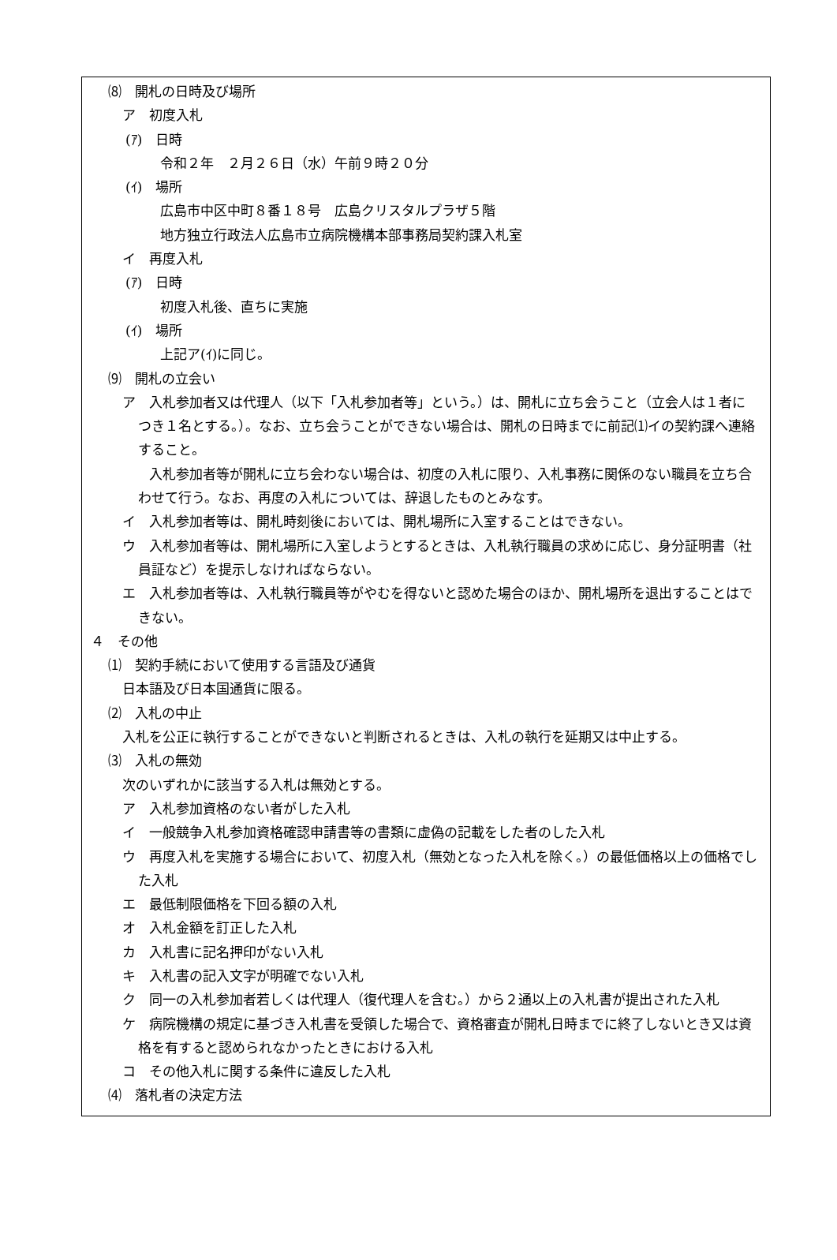⑻　開札の日時及び場所
ア　初度入札
(ｱ)　日時
令和２年　２月２６日（水）午前９時２０分
(ｲ)　場所
広島市中区中町８番１８号　広島クリスタルプラザ５階
地方独立行政法人広島市立病院機構本部事務局契約課入札室
イ　再度入札
(ｱ)　日時
初度入札後、直ちに実施
(ｲ)　場所
上記ア(ｲ)に同じ。
⑼　開札の立会い
ア　入札参加者又は代理人（以下「入札参加者等」という。）は、開札に立ち会うこと（立会人は１者につき１名とする。）。なお、立ち会うことができない場合は、開札の日時までに前記⑴イの契約課へ連絡すること。
　　入札参加者等が開札に立ち会わない場合は、初度の入札に限り、入札事務に関係のない職員を立ち合わせて行う。なお、再度の入札については、辞退したものとみなす。
イ　入札参加者等は、開札時刻後においては、開札場所に入室することはできない。
ウ　入札参加者等は、開札場所に入室しようとするときは、入札執行職員の求めに応じ、身分証明書（社員証など）を提示しなければならない。
エ　入札参加者等は、入札執行職員等がやむを得ないと認めた場合のほか、開札場所を退出することはできない。
４　その他
⑴　契約手続において使用する言語及び通貨
日本語及び日本国通貨に限る。
⑵　入札の中止
入札を公正に執行することができないと判断されるときは、入札の執行を延期又は中止する。
⑶　入札の無効
次のいずれかに該当する入札は無効とする。
ア　入札参加資格のない者がした入札
イ　一般競争入札参加資格確認申請書等の書類に虚偽の記載をした者のした入札
ウ　再度入札を実施する場合において、初度入札（無効となった入札を除く。）の最低価格以上の価格でした入札
エ　最低制限価格を下回る額の入札
オ　入札金額を訂正した入札
カ　入札書に記名押印がない入札
キ　入札書の記入文字が明確でない入札
ク　同一の入札参加者若しくは代理人（復代理人を含む。）から２通以上の入札書が提出された入札
ケ　病院機構の規定に基づき入札書を受領した場合で、資格審査が開札日時までに終了しないとき又は資格を有すると認められなかったときにおける入札
コ　その他入札に関する条件に違反した入札
⑷　落札者の決定方法